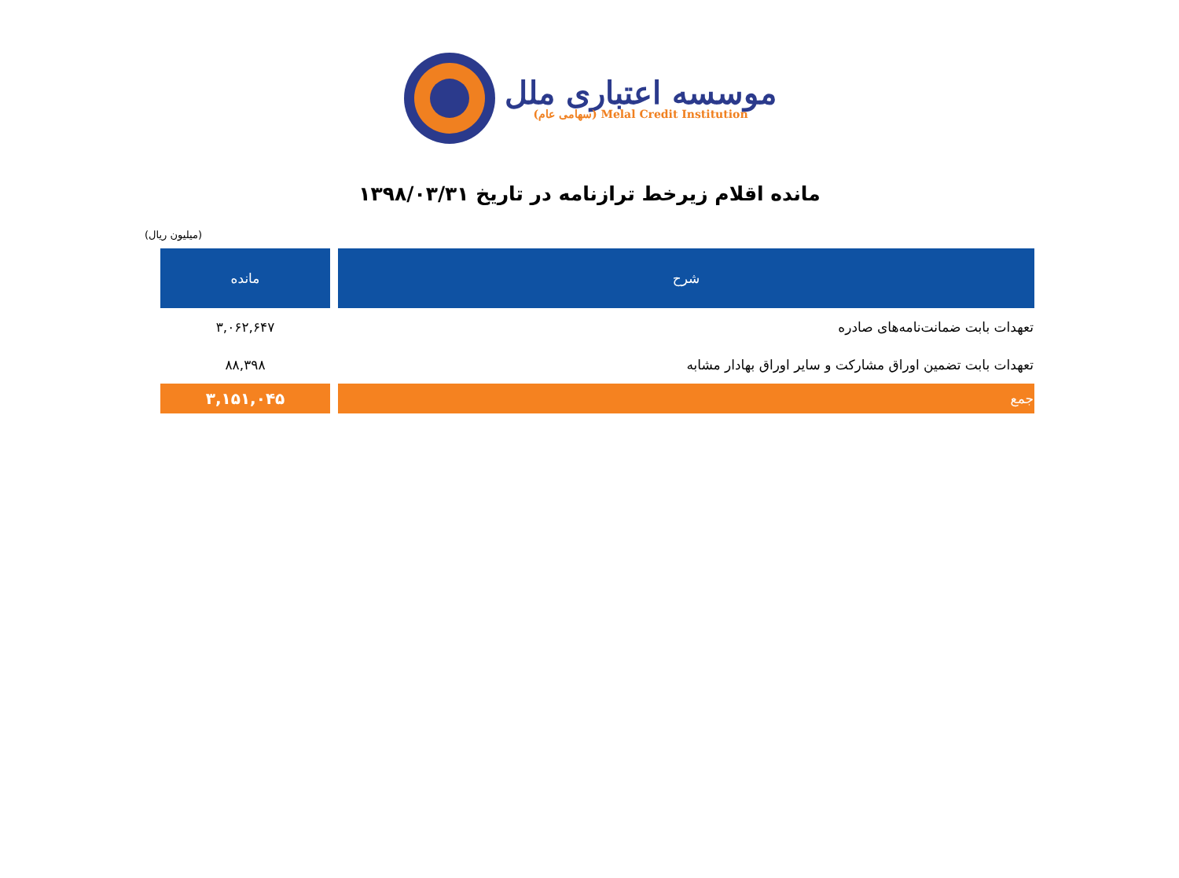موسسه اعتباری ملل
(سهامی عام) Melal Credit Institution
مانده اقلام زیرخط ترازنامه در تاریخ ۱۳۹۸/۰۳/۳۱
(میلیون ریال)
| شرح | مانده |
| --- | --- |
| تعهدات بابت ضمانت‌نامه‌های صادره | ۳,۰۶۲,۶۴۷ |
| تعهدات بابت تضمین اوراق مشارکت و سایر اوراق بهادار مشابه | ۸۸,۳۹۸ |
| جمع | ۳,۱۵۱,۰۴۵ |